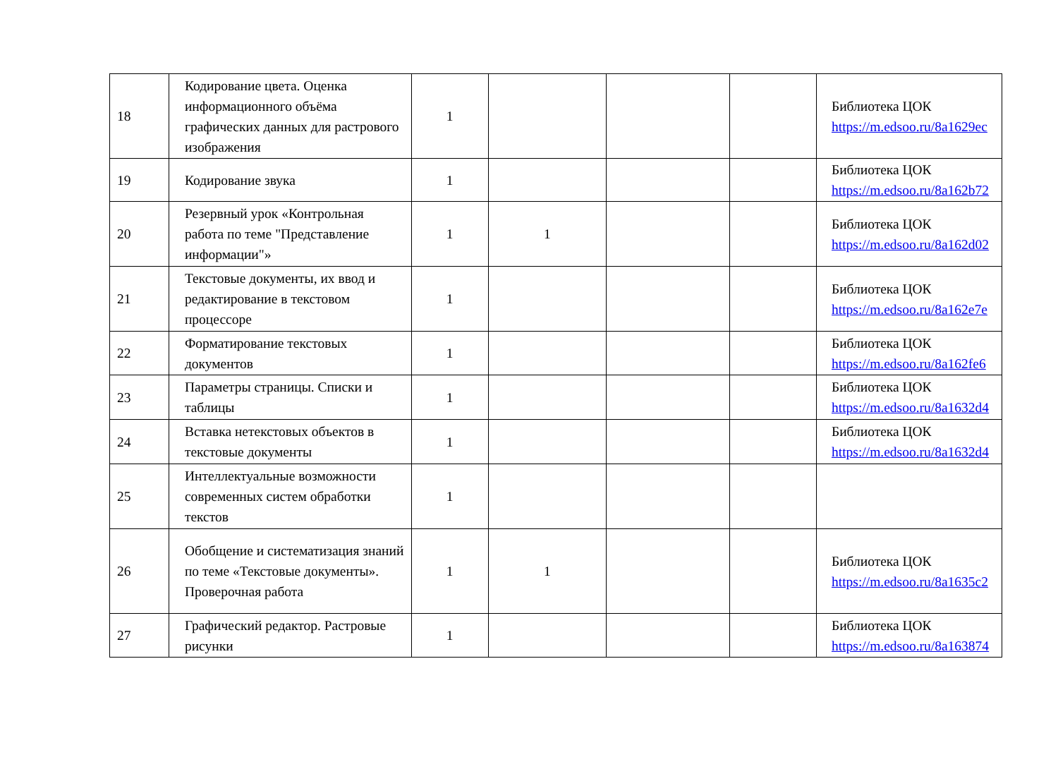| 18 | Кодирование цвета. Оценка информационного объёма графических данных для растрового изображения | 1 | | | | Библиотека ЦОК https://m.edsoo.ru/8a1629ec |
| 19 | Кодирование звука | 1 | | | | Библиотека ЦОК https://m.edsoo.ru/8a162b72 |
| 20 | Резервный урок «Контрольная работа по теме "Представление информации"» | 1 | 1 | | | Библиотека ЦОК https://m.edsoo.ru/8a162d02 |
| 21 | Текстовые документы, их ввод и редактирование в текстовом процессоре | 1 | | | | Библиотека ЦОК https://m.edsoo.ru/8a162e7e |
| 22 | Форматирование текстовых документов | 1 | | | | Библиотека ЦОК https://m.edsoo.ru/8a162fe6 |
| 23 | Параметры страницы. Списки и таблицы | 1 | | | | Библиотека ЦОК https://m.edsoo.ru/8a1632d4 |
| 24 | Вставка нетекстовых объектов в текстовые документы | 1 | | | | Библиотека ЦОК https://m.edsoo.ru/8a1632d4 |
| 25 | Интеллектуальные возможности современных систем обработки текстов | 1 | | | | |
| 26 | Обобщение и систематизация знаний по теме «Текстовые документы». Проверочная работа | 1 | 1 | | | Библиотека ЦОК https://m.edsoo.ru/8a1635c2 |
| 27 | Графический редактор. Растровые рисунки | 1 | | | | Библиотека ЦОК https://m.edsoo.ru/8a163874 |